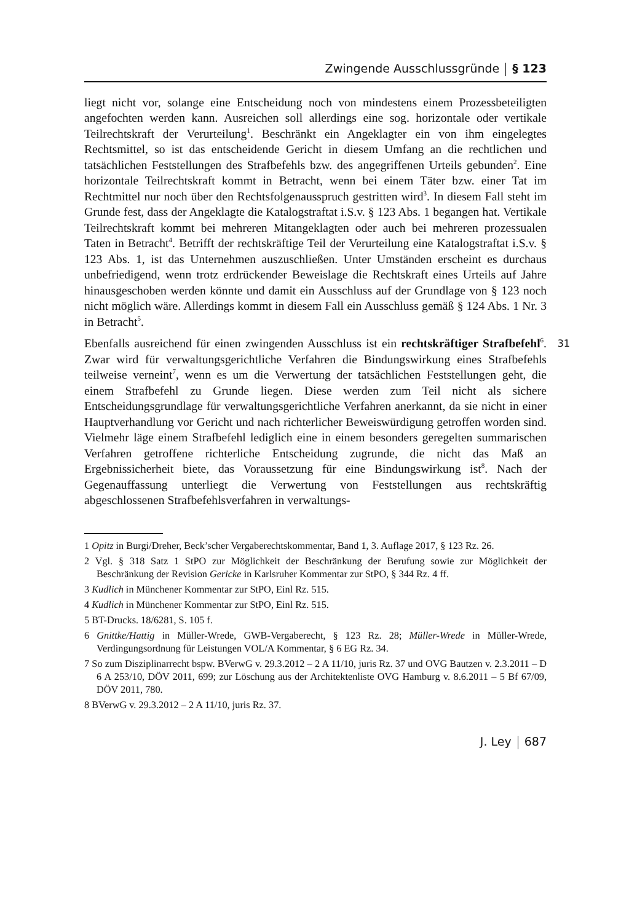Zwingende Ausschlussgründe § 123
liegt nicht vor, solange eine Entscheidung noch von mindestens einem Prozessbeteiligten angefochten werden kann. Ausreichen soll allerdings eine sog. horizontale oder vertikale Teilrechtskraft der Verurteilung<sup>1</sup>. Beschränkt ein Angeklagter ein von ihm eingelegtes Rechtsmittel, so ist das entscheidende Gericht in diesem Umfang an die rechtlichen und tatsächlichen Feststellungen des Strafbefehls bzw. des angegriffenen Urteils gebunden<sup>2</sup>. Eine horizontale Teilrechtskraft kommt in Betracht, wenn bei einem Täter bzw. einer Tat im Rechtmittel nur noch über den Rechtsfolgenausspruch gestritten wird<sup>3</sup>. In diesem Fall steht im Grunde fest, dass der Angeklagte die Katalogstraftat i.S.v. § 123 Abs. 1 begangen hat. Vertikale Teilrechtskraft kommt bei mehreren Mitangeklagten oder auch bei mehreren prozessualen Taten in Betracht<sup>4</sup>. Betrifft der rechtskräftige Teil der Verurteilung eine Katalogstraftat i.S.v. § 123 Abs. 1, ist das Unternehmen auszuschließen. Unter Umständen erscheint es durchaus unbefriedigend, wenn trotz erdrückender Beweislage die Rechtskraft eines Urteils auf Jahre hinausgeschoben werden könnte und damit ein Ausschluss auf der Grundlage von § 123 noch nicht möglich wäre. Allerdings kommt in diesem Fall ein Ausschluss gemäß § 124 Abs. 1 Nr. 3 in Betracht<sup>5</sup>.
31 Ebenfalls ausreichend für einen zwingenden Ausschluss ist ein rechtskräftiger Strafbefehl<sup>6</sup>. Zwar wird für verwaltungsgerichtliche Verfahren die Bindungswirkung eines Strafbefehls teilweise verneint<sup>7</sup>, wenn es um die Verwertung der tatsächlichen Feststellungen geht, die einem Strafbefehl zu Grunde liegen. Diese werden zum Teil nicht als sichere Entscheidungsgrundlage für verwaltungsgerichtliche Verfahren anerkannt, da sie nicht in einer Hauptverhandlung vor Gericht und nach richterlicher Beweiswürdigung getroffen worden sind. Vielmehr läge einem Strafbefehl lediglich eine in einem besonders geregelten summarischen Verfahren getroffene richterliche Entscheidung zugrunde, die nicht das Maß an Ergebnissicherheit biete, das Voraussetzung für eine Bindungswirkung ist<sup>8</sup>. Nach der Gegenauffassung unterliegt die Verwertung von Feststellungen aus rechtskräftig abgeschlossenen Strafbefehlsverfahren in verwaltungs-
1 Opitz in Burgi/Dreher, Beck’scher Vergaberechtskommentar, Band 1, 3. Auflage 2017, § 123 Rz. 26.
2 Vgl. § 318 Satz 1 StPO zur Möglichkeit der Beschränkung der Berufung sowie zur Möglichkeit der Beschränkung der Revision Gericke in Karlsruher Kommentar zur StPO, § 344 Rz. 4 ff.
3 Kudlich in Münchener Kommentar zur StPO, Einl Rz. 515.
4 Kudlich in Münchener Kommentar zur StPO, Einl Rz. 515.
5 BT-Drucks. 18/6281, S. 105 f.
6 Gnittke/Hattig in Müller-Wrede, GWB-Vergaberecht, § 123 Rz. 28; Müller-Wrede in Müller-Wrede, Verdingungsordnung für Leistungen VOL/A Kommentar, § 6 EG Rz. 34.
7 So zum Disziplinarrecht bspw. BVerwG v. 29.3.2012 – 2 A 11/10, juris Rz. 37 und OVG Bautzen v. 2.3.2011 – D 6 A 253/10, DÖV 2011, 699; zur Löschung aus der Architektenliste OVG Hamburg v. 8.6.2011 – 5 Bf 67/09, DÖV 2011, 780.
8 BVerwG v. 29.3.2012 – 2 A 11/10, juris Rz. 37.
J. Ley 687